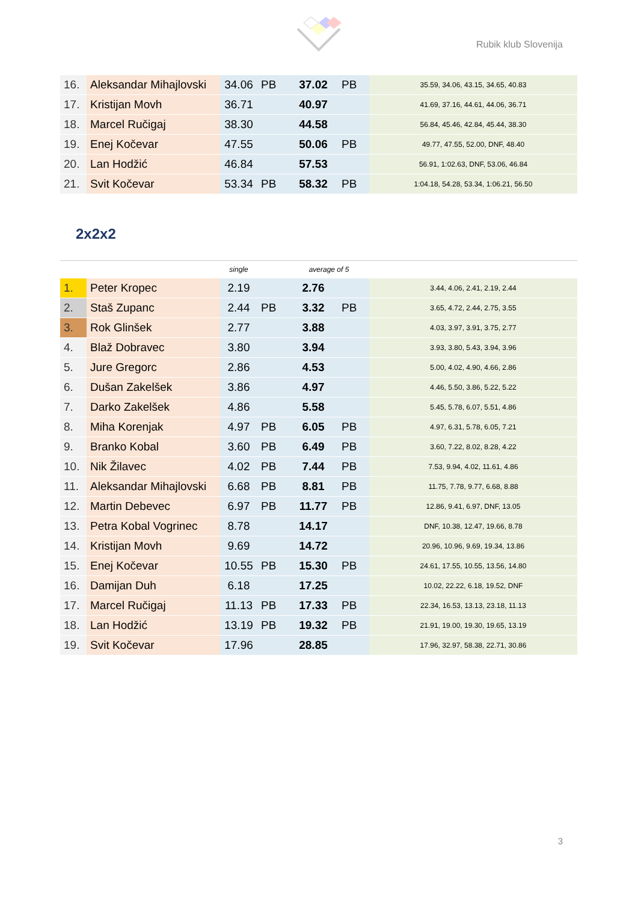Rubik klub Slovenija
| 16. | Aleksandar Mihajlovski | 34.06 | PB | 37.02 | PB | 35.59, 34.06, 43.15, 34.65, 40.83 |
| 17. | Kristijan Movh | 36.71 | | 40.97 | | 41.69, 37.16, 44.61, 44.06, 36.71 |
| 18. | Marcel Ručigaj | 38.30 | | 44.58 | | 56.84, 45.46, 42.84, 45.44, 38.30 |
| 19. | Enej Kočevar | 47.55 | | 50.06 | PB | 49.77, 47.55, 52.00, DNF, 48.40 |
| 20. | Lan Hodžić | 46.84 | | 57.53 | | 56.91, 1:02.63, DNF, 53.06, 46.84 |
| 21. | Svit Kočevar | 53.34 | PB | 58.32 | PB | 1:04.18, 54.28, 53.34, 1:06.21, 56.50 |
2x2x2
| | | single | | average of 5 | | |
| 1. | Peter Kropec | 2.19 | | 2.76 | | 3.44, 4.06, 2.41, 2.19, 2.44 |
| 2. | Staš Zupanc | 2.44 | PB | 3.32 | PB | 3.65, 4.72, 2.44, 2.75, 3.55 |
| 3. | Rok Glinšek | 2.77 | | 3.88 | | 4.03, 3.97, 3.91, 3.75, 2.77 |
| 4. | Blaž Dobravec | 3.80 | | 3.94 | | 3.93, 3.80, 5.43, 3.94, 3.96 |
| 5. | Jure Gregorc | 2.86 | | 4.53 | | 5.00, 4.02, 4.90, 4.66, 2.86 |
| 6. | Dušan Zakelšek | 3.86 | | 4.97 | | 4.46, 5.50, 3.86, 5.22, 5.22 |
| 7. | Darko Zakelšek | 4.86 | | 5.58 | | 5.45, 5.78, 6.07, 5.51, 4.86 |
| 8. | Miha Korenjak | 4.97 | PB | 6.05 | PB | 4.97, 6.31, 5.78, 6.05, 7.21 |
| 9. | Branko Kobal | 3.60 | PB | 6.49 | PB | 3.60, 7.22, 8.02, 8.28, 4.22 |
| 10. | Nik Žilavec | 4.02 | PB | 7.44 | PB | 7.53, 9.94, 4.02, 11.61, 4.86 |
| 11. | Aleksandar Mihajlovski | 6.68 | PB | 8.81 | PB | 11.75, 7.78, 9.77, 6.68, 8.88 |
| 12. | Martin Debevec | 6.97 | PB | 11.77 | PB | 12.86, 9.41, 6.97, DNF, 13.05 |
| 13. | Petra Kobal Vogrinec | 8.78 | | 14.17 | | DNF, 10.38, 12.47, 19.66, 8.78 |
| 14. | Kristijan Movh | 9.69 | | 14.72 | | 20.96, 10.96, 9.69, 19.34, 13.86 |
| 15. | Enej Kočevar | 10.55 | PB | 15.30 | PB | 24.61, 17.55, 10.55, 13.56, 14.80 |
| 16. | Damijan Duh | 6.18 | | 17.25 | | 10.02, 22.22, 6.18, 19.52, DNF |
| 17. | Marcel Ručigaj | 11.13 | PB | 17.33 | PB | 22.34, 16.53, 13.13, 23.18, 11.13 |
| 18. | Lan Hodžić | 13.19 | PB | 19.32 | PB | 21.91, 19.00, 19.30, 19.65, 13.19 |
| 19. | Svit Kočevar | 17.96 | | 28.85 | | 17.96, 32.97, 58.38, 22.71, 30.86 |
3